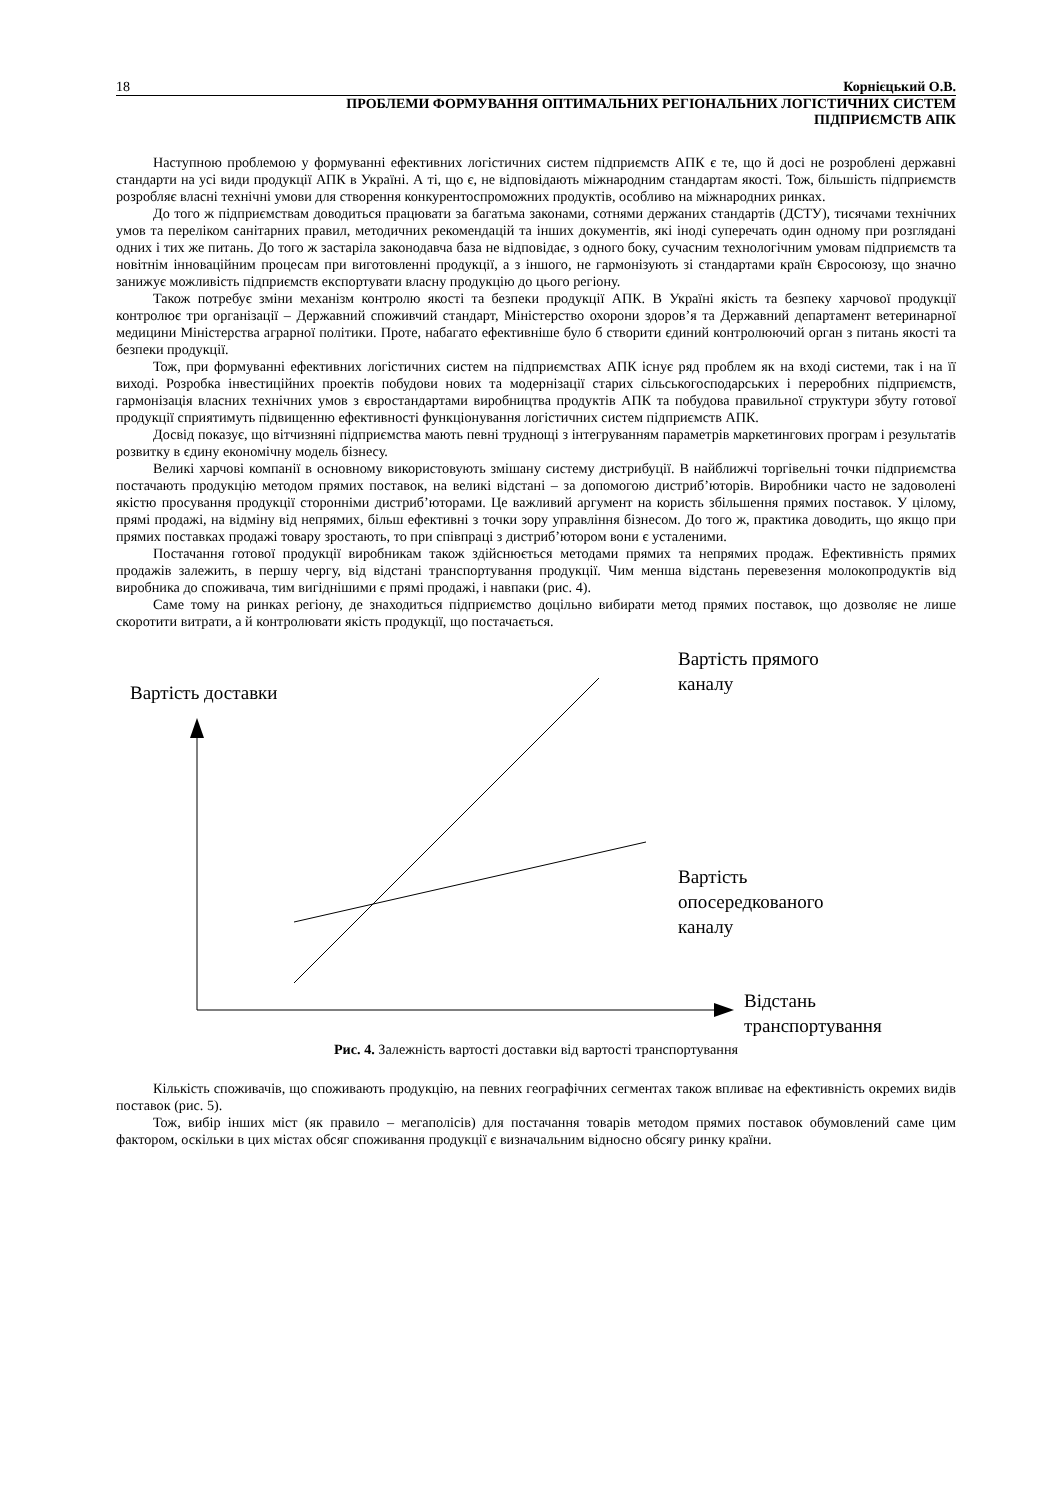18 Корнієцький О.В.
ПРОБЛЕМИ ФОРМУВАННЯ ОПТИМАЛЬНИХ РЕГІОНАЛЬНИХ ЛОГІСТИЧНИХ СИСТЕМ
ПІДПРИЄМСТВ АПК
Наступною проблемою у формуванні ефективних логістичних систем підприємств АПК є те, що й досі не розроблені державні стандарти на усі види продукції АПК в Україні. А ті, що є, не відповідають міжнародним стандартам якості. Тож, більшість підприємств розробляє власні технічні умови для створення конкурентоспроможних продуктів, особливо на міжнародних ринках.
До того ж підприємствам доводиться працювати за багатьма законами, сотнями держаних стандартів (ДСТУ), тисячами технічних умов та переліком санітарних правил, методичних рекомендацій та інших документів, які іноді суперечать один одному при розглядані одних і тих же питань. До того ж застаріла законодавча база не відповідає, з одного боку, сучасним технологічним умовам підприємств та новітнім інноваційним процесам при виготовленні продукції, а з іншого, не гармонізують зі стандартами країн Євросоюзу, що значно занижує можливість підприємств експортувати власну продукцію до цього регіону.
Також потребує зміни механізм контролю якості та безпеки продукції АПК. В Україні якість та безпеку харчової продукції контролює три організації – Державний споживчий стандарт, Міністерство охорони здоров’я та Державний департамент ветеринарної медицини Міністерства аграрної політики. Проте, набагато ефективніше було б створити єдиний контролюючий орган з питань якості та безпеки продукції.
Тож, при формуванні ефективних логістичних систем на підприємствах АПК існує ряд проблем як на вході системи, так і на її виході. Розробка інвестиційних проектів побудови нових та модернізації старих сільськогосподарських і переробних підприємств, гармонізація власних технічних умов з євростандартами виробництва продуктів АПК та побудова правильної структури збуту готової продукції сприятимуть підвищенню ефективності функціонування логістичних систем підприємств АПК.
Досвід показує, що вітчизняні підприємства мають певні труднощі з інтегруванням параметрів маркетингових програм і результатів розвитку в єдину економічну модель бізнесу.
Великі харчові компанії в основному використовують змішану систему дистрибуції. В найближчі торгівельні точки підприємства постачають продукцію методом прямих поставок, на великі відстані – за допомогою дистриб’юторів. Виробники часто не задоволені якістю просування продукції сторонніми дистриб’юторами. Це важливий аргумент на користь збільшення прямих поставок. У цілому, прямі продажі, на відміну від непрямих, більш ефективні з точки зору управління бізнесом. До того ж, практика доводить, що якщо при прямих поставках продажі товару зростають, то при співпраці з дистриб’ютором вони є усталеними.
Постачання готової продукції виробникам також здійснюється методами прямих та непрямих продаж. Ефективність прямих продажів залежить, в першу чергу, від відстані транспортування продукції. Чим менша відстань перевезення молокопродуктів від виробника до споживача, тим вигіднішими є прямі продажі, і навпаки (рис. 4).
Саме тому на ринках регіону, де знаходиться підприємство доцільно вибирати метод прямих поставок, що дозволяє не лише скоротити витрати, а й контролювати якість продукції, що постачається.
Вартість доставки
Вартість прямого
каналу
Вартість
опосередкованого
каналу
Відстань
транспортування
Рис. 4. Залежність вартості доставки від вартості транспортування
Кількість споживачів, що споживають продукцію, на певних географічних сегментах також впливає на ефективність окремих видів поставок (рис. 5).
Тож, вибір інших міст (як правило – мегаполісів) для постачання товарів методом прямих поставок обумовлений саме цим фактором, оскільки в цих містах обсяг споживання продукції є визначальним відносно обсягу ринку країни.